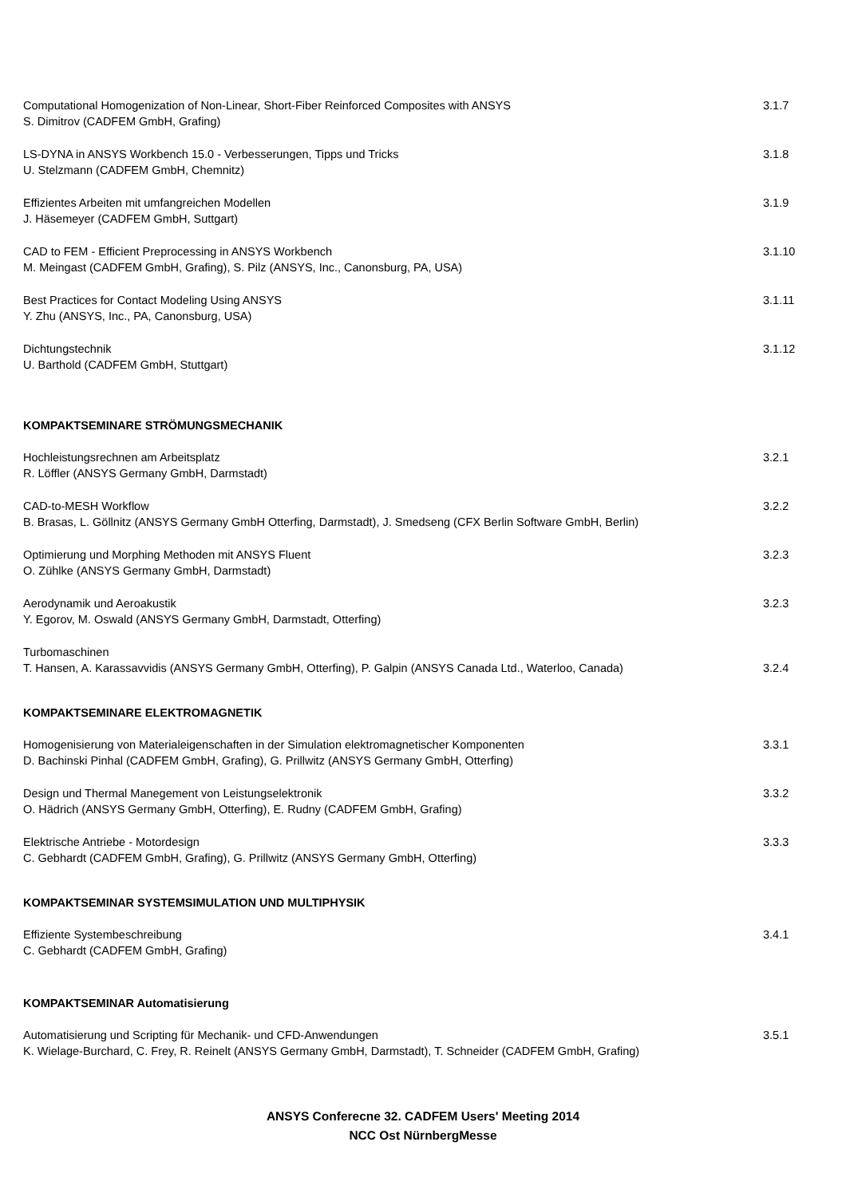Computational Homogenization of Non-Linear, Short-Fiber Reinforced Composites with ANSYS
S. Dimitrov (CADFEM GmbH, Grafing)
3.1.7
LS-DYNA in ANSYS Workbench 15.0 - Verbesserungen, Tipps und Tricks
U. Stelzmann (CADFEM GmbH, Chemnitz)
3.1.8
Effizientes Arbeiten mit umfangreichen Modellen
J. Häsemeyer (CADFEM GmbH, Suttgart)
3.1.9
CAD to FEM - Efficient Preprocessing in ANSYS Workbench
M. Meingast (CADFEM GmbH, Grafing), S. Pilz (ANSYS, Inc., Canonsburg, PA, USA)
3.1.10
Best Practices for Contact Modeling Using ANSYS
Y. Zhu (ANSYS, Inc., PA, Canonsburg, USA)
3.1.11
Dichtungstechnik
U. Barthold (CADFEM GmbH, Stuttgart)
3.1.12
KOMPAKTSEMINARE STRÖMUNGSMECHANIK
Hochleistungsrechnen am Arbeitsplatz
R. Löffler (ANSYS Germany GmbH, Darmstadt)
3.2.1
CAD-to-MESH Workflow
B. Brasas, L. Göllnitz (ANSYS Germany GmbH Otterfing, Darmstadt), J. Smedseng (CFX Berlin Software GmbH, Berlin)
3.2.2
Optimierung und Morphing Methoden mit ANSYS Fluent
O. Zühlke (ANSYS Germany GmbH, Darmstadt)
3.2.3
Aerodynamik und Aeroakustik
Y. Egorov, M. Oswald (ANSYS Germany GmbH, Darmstadt, Otterfing)
3.2.3
Turbomaschinen
T. Hansen, A. Karassavvidis (ANSYS Germany GmbH, Otterfing), P. Galpin (ANSYS Canada Ltd., Waterloo, Canada)
3.2.4
KOMPAKTSEMINARE ELEKTROMAGNETIK
Homogenisierung von Materialeigenschaften in der Simulation elektromagnetischer Komponenten
D. Bachinski Pinhal (CADFEM GmbH, Grafing), G. Prillwitz (ANSYS Germany GmbH, Otterfing)
3.3.1
Design und Thermal Manegement von Leistungselektronik
O. Hädrich (ANSYS Germany GmbH, Otterfing), E. Rudny (CADFEM GmbH, Grafing)
3.3.2
Elektrische Antriebe - Motordesign
C. Gebhardt (CADFEM GmbH, Grafing), G. Prillwitz (ANSYS Germany GmbH, Otterfing)
3.3.3
KOMPAKTSEMINAR SYSTEMSIMULATION UND MULTIPHYSIK
Effiziente Systembeschreibung
C. Gebhardt (CADFEM GmbH, Grafing)
3.4.1
KOMPAKTSEMINAR Automatisierung
Automatisierung und Scripting für Mechanik- und CFD-Anwendungen
K. Wielage-Burchard, C. Frey, R. Reinelt (ANSYS Germany GmbH, Darmstadt), T. Schneider (CADFEM GmbH, Grafing)
3.5.1
ANSYS Conferecne 32. CADFEM Users' Meeting 2014
NCC Ost NürnbergMesse